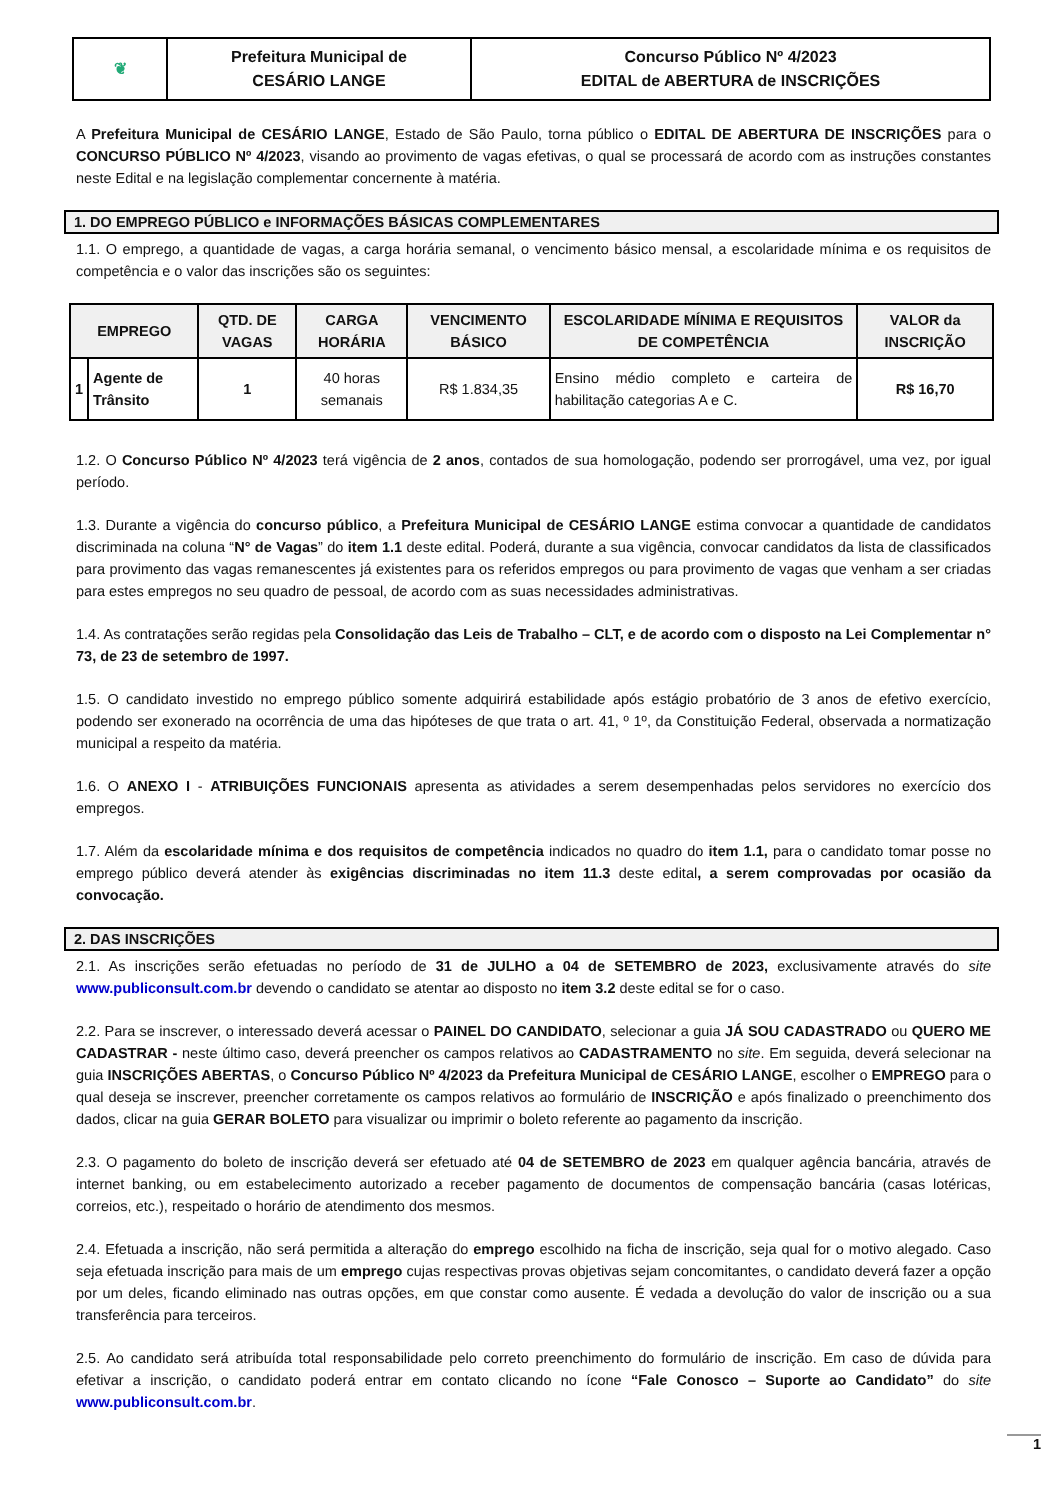| ❦ | Prefeitura Municipal de CESÁRIO LANGE | Concurso Público Nº 4/2023 EDITAL de ABERTURA de INSCRIÇÕES |
A Prefeitura Municipal de CESÁRIO LANGE, Estado de São Paulo, torna público o EDITAL DE ABERTURA DE INSCRIÇÕES para o CONCURSO PÚBLICO Nº 4/2023, visando ao provimento de vagas efetivas, o qual se processará de acordo com as instruções constantes neste Edital e na legislação complementar concernente à matéria.
1. DO EMPREGO PÚBLICO e INFORMAÇÕES BÁSICAS COMPLEMENTARES
1.1. O emprego, a quantidade de vagas, a carga horária semanal, o vencimento básico mensal, a escolaridade mínima e os requisitos de competência e o valor das inscrições são os seguintes:
| EMPREGO | | QTD. DE VAGAS | CARGA HORÁRIA | VENCIMENTO BÁSICO | ESCOLARIDADE MÍNIMA E REQUISITOS DE COMPETÊNCIA | VALOR da INSCRIÇÃO |
| --- | --- | --- | --- | --- | --- | --- |
| 1 | Agente de Trânsito | 1 | 40 horas semanais | R$ 1.834,35 | Ensino médio completo e carteira de habilitação categorias A e C. | R$ 16,70 |
1.2. O Concurso Público Nº 4/2023 terá vigência de 2 anos, contados de sua homologação, podendo ser prorrogável, uma vez, por igual período.
1.3. Durante a vigência do concurso público, a Prefeitura Municipal de CESÁRIO LANGE estima convocar a quantidade de candidatos discriminada na coluna “N° de Vagas” do item 1.1 deste edital. Poderá, durante a sua vigência, convocar candidatos da lista de classificados para provimento das vagas remanescentes já existentes para os referidos empregos ou para provimento de vagas que venham a ser criadas para estes empregos no seu quadro de pessoal, de acordo com as suas necessidades administrativas.
1.4. As contratações serão regidas pela Consolidação das Leis de Trabalho – CLT, e de acordo com o disposto na Lei Complementar n° 73, de 23 de setembro de 1997.
1.5. O candidato investido no emprego público somente adquirirá estabilidade após estágio probatório de 3 anos de efetivo exercício, podendo ser exonerado na ocorrência de uma das hipóteses de que trata o art. 41, º 1º, da Constituição Federal, observada a normatização municipal a respeito da matéria.
1.6. O ANEXO I - ATRIBUIÇÕES FUNCIONAIS apresenta as atividades a serem desempenhadas pelos servidores no exercício dos empregos.
1.7. Além da escolaridade mínima e dos requisitos de competência indicados no quadro do item 1.1, para o candidato tomar posse no emprego público deverá atender às exigências discriminadas no item 11.3 deste edital, a serem comprovadas por ocasião da convocação.
2. DAS INSCRIÇÕES
2.1. As inscrições serão efetuadas no período de 31 de JULHO a 04 de SETEMBRO de 2023, exclusivamente através do site www.publiconsult.com.br devendo o candidato se atentar ao disposto no item 3.2 deste edital se for o caso.
2.2. Para se inscrever, o interessado deverá acessar o PAINEL DO CANDIDATO, selecionar a guia JÁ SOU CADASTRADO ou QUERO ME CADASTRAR - neste último caso, deverá preencher os campos relativos ao CADASTRAMENTO no site. Em seguida, deverá selecionar na guia INSCRIÇÕES ABERTAS, o Concurso Público Nº 4/2023 da Prefeitura Municipal de CESÁRIO LANGE, escolher o EMPREGO para o qual deseja se inscrever, preencher corretamente os campos relativos ao formulário de INSCRIÇÃO e após finalizado o preenchimento dos dados, clicar na guia GERAR BOLETO para visualizar ou imprimir o boleto referente ao pagamento da inscrição.
2.3. O pagamento do boleto de inscrição deverá ser efetuado até 04 de SETEMBRO de 2023 em qualquer agência bancária, através de internet banking, ou em estabelecimento autorizado a receber pagamento de documentos de compensação bancária (casas lotéricas, correios, etc.), respeitado o horário de atendimento dos mesmos.
2.4. Efetuada a inscrição, não será permitida a alteração do emprego escolhido na ficha de inscrição, seja qual for o motivo alegado. Caso seja efetuada inscrição para mais de um emprego cujas respectivas provas objetivas sejam concomitantes, o candidato deverá fazer a opção por um deles, ficando eliminado nas outras opções, em que constar como ausente. É vedada a devolução do valor de inscrição ou a sua transferência para terceiros.
2.5. Ao candidato será atribuída total responsabilidade pelo correto preenchimento do formulário de inscrição. Em caso de dúvida para efetivar a inscrição, o candidato poderá entrar em contato clicando no ícone “Fale Conosco – Suporte ao Candidato” do site www.publiconsult.com.br.
1